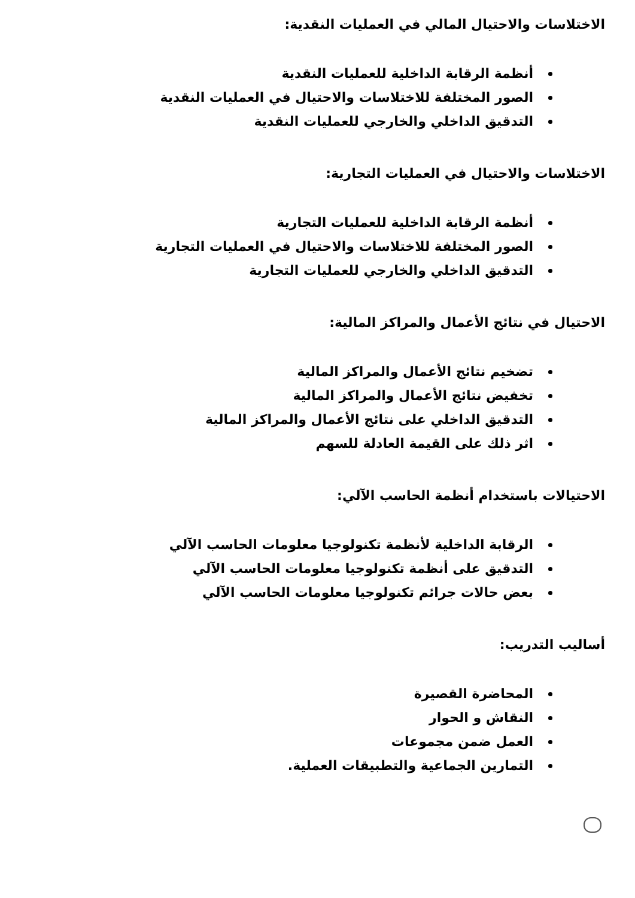الاختلاسات والاحتيال المالي في العمليات النقدية:
أنظمة الرقابة الداخلية للعمليات النقدية
الصور المختلفة للاختلاسات والاحتيال في العمليات النقدية
التدقيق الداخلي والخارجي للعمليات النقدية
الاختلاسات والاحتيال في العمليات التجارية:
أنظمة الرقابة الداخلية للعمليات التجارية
الصور المختلفة للاختلاسات والاحتيال في العمليات التجارية
التدقيق الداخلي والخارجي للعمليات التجارية
الاحتيال في نتائج الأعمال والمراكز المالية:
تضخيم نتائج الأعمال والمراكز المالية
تخفيض نتائج الأعمال والمراكز المالية
التدقيق الداخلي على نتائج الأعمال والمراكز المالية
اثر ذلك على القيمة العادلة للسهم
الاحتيالات باستخدام أنظمة الحاسب الآلي:
الرقابة الداخلية لأنظمة تكنولوجيا معلومات الحاسب الآلي
التدقيق على أنظمة تكنولوجيا معلومات الحاسب الآلي
بعض حالات جرائم تكنولوجيا معلومات الحاسب الآلي
أساليب التدريب:
المحاضرة القصيرة
النقاش و الحوار
العمل ضمن مجموعات
التمارين الجماعية والتطبيقات العملية.